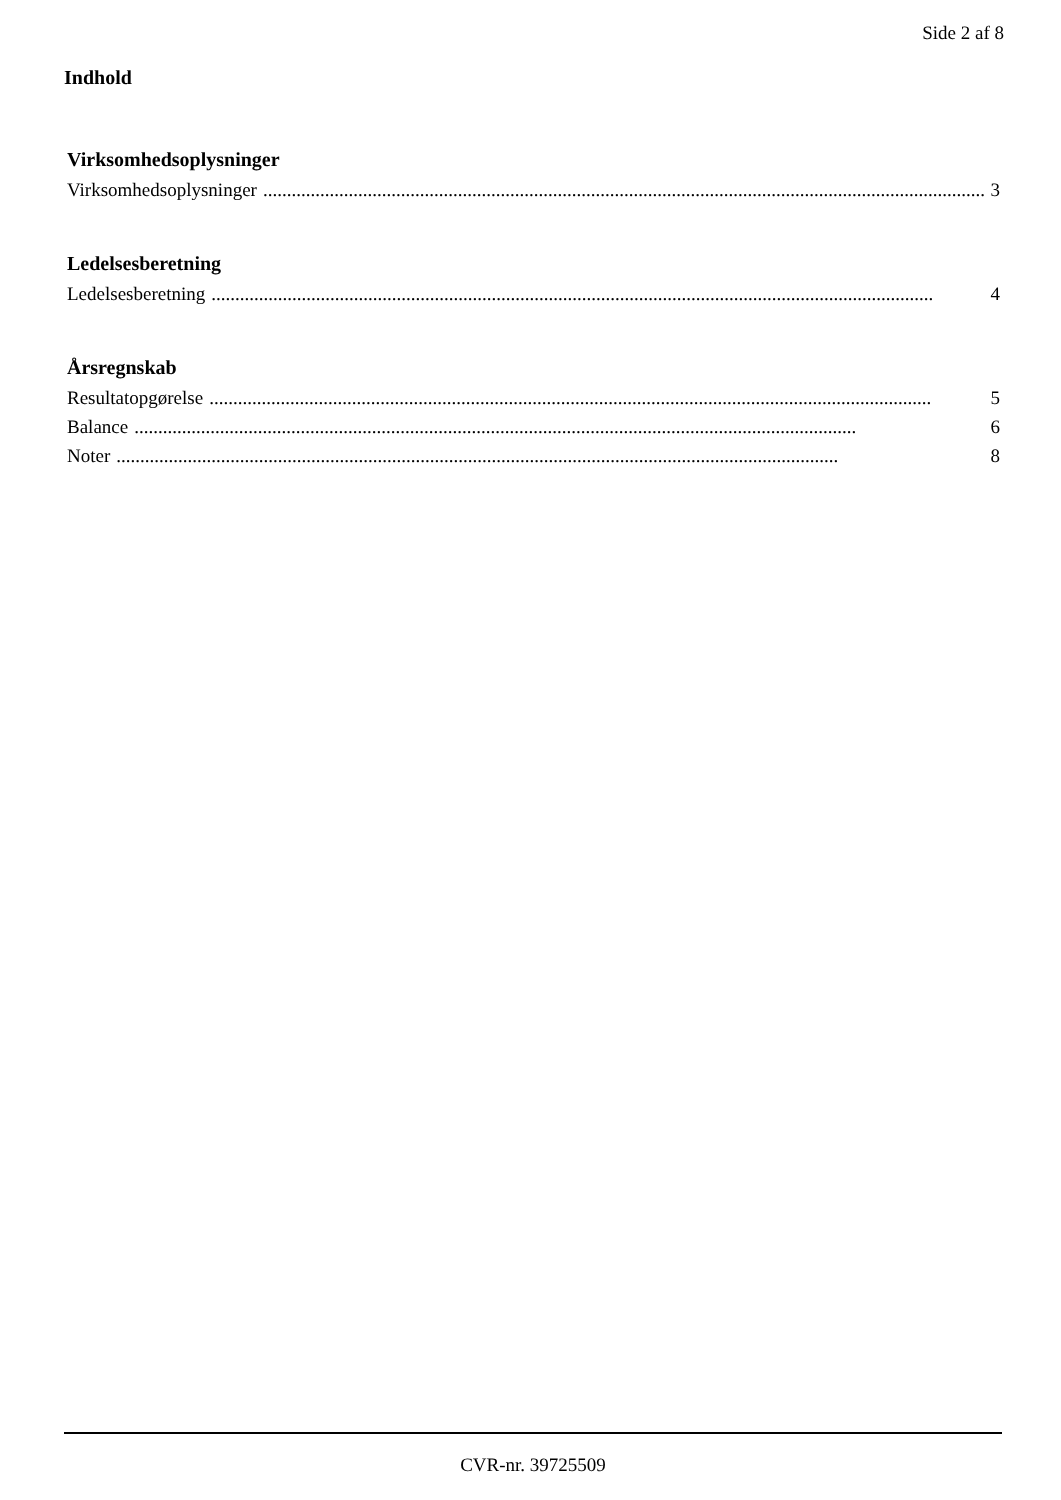Side 2 af 8
Indhold
Virksomhedsoplysninger
Virksomhedsoplysninger........................................................................................................................................................ 3
Ledelsesberetning
Ledelsesberetning........................................................................................................................................................ 4
Årsregnskab
Resultatopgørelse........................................................................................................................................................ 5
Balance........................................................................................................................................................ 6
Noter........................................................................................................................................................ 8
CVR-nr. 39725509